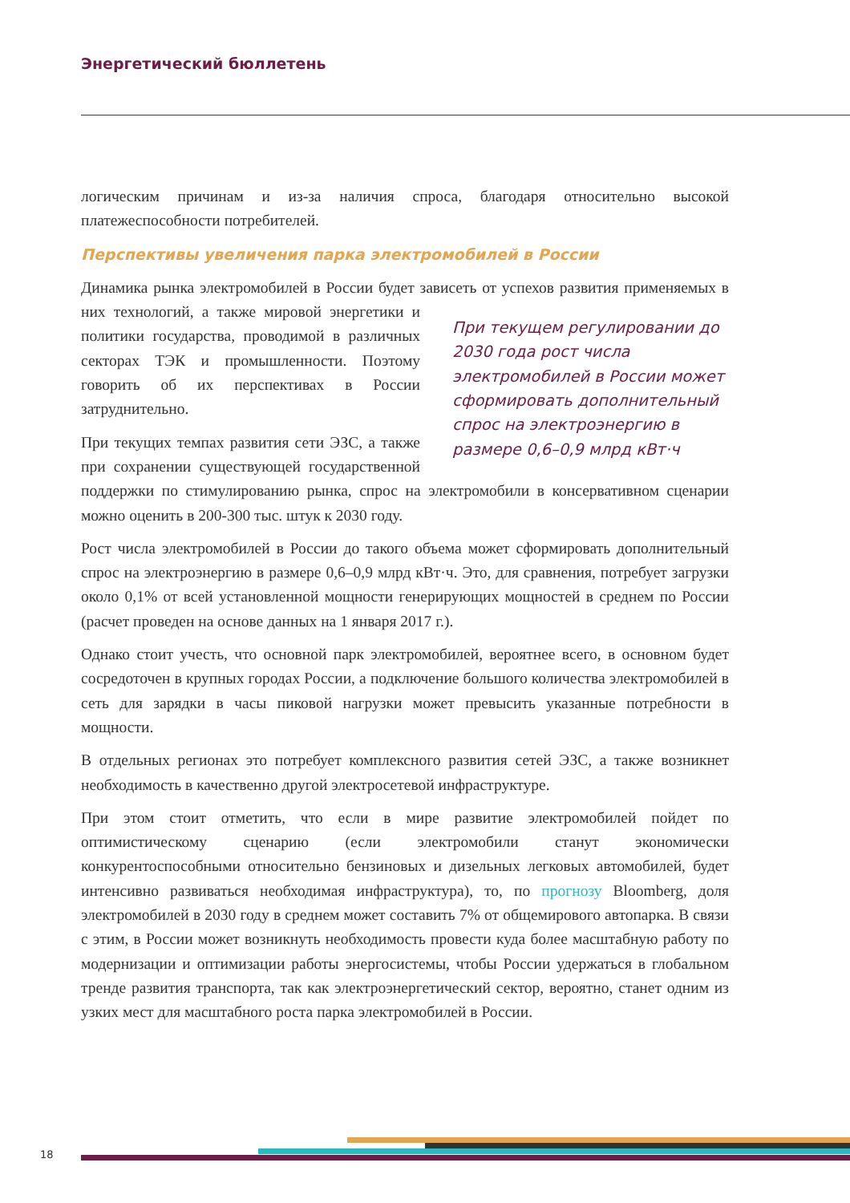Энергетический бюллетень
логическим причинам и из-за наличия спроса, благодаря относительно высокой платежеспособности потребителей.
Перспективы увеличения парка электромобилей в России
Динамика рынка электромобилей в России будет зависеть от успехов развития применяемых в них технологий, При текущем регулировании до 2030 года рост числа электромобилей в России может сформировать дополнительный спрос на электроэнергию в размере 0,6–0,9 млрд кВт·ч а также мировой энергетики и политики государства, проводимой в различных секторах ТЭК и промышленности. Поэтому говорить об их перспективах в России затруднительно.
При текущих темпах развития сети ЭЗС, а также при сохранении существующей государственной поддержки по стимулированию рынка, спрос на электромобили в консервативном сценарии можно оценить в 200-300 тыс. штук к 2030 году.
Рост числа электромобилей в России до такого объема может сформировать дополнительный спрос на электроэнергию в размере 0,6–0,9 млрд кВт·ч. Это, для сравнения, потребует загрузки около 0,1% от всей установленной мощности генерирующих мощностей в среднем по России (расчет проведен на основе данных на 1 января 2017 г.).
Однако стоит учесть, что основной парк электромобилей, вероятнее всего, в основном будет сосредоточен в крупных городах России, а подключение большого количества электромобилей в сеть для зарядки в часы пиковой нагрузки может превысить указанные потребности в мощности.
В отдельных регионах это потребует комплексного развития сетей ЭЗС, а также возникнет необходимость в качественно другой электросетевой инфраструктуре.
При этом стоит отметить, что если в мире развитие электромобилей пойдет по оптимистическому сценарию (если электромобили станут экономически конкурентоспособными относительно бензиновых и дизельных легковых автомобилей, будет интенсивно развиваться необходимая инфраструктура), то, по прогнозу Bloomberg, доля электромобилей в 2030 году в среднем может составить 7% от общемирового автопарка. В связи с этим, в России может возникнуть необходимость провести куда более масштабную работу по модернизации и оптимизации работы энергосистемы, чтобы России удержаться в глобальном тренде развития транспорта, так как электроэнергетический сектор, вероятно, станет одним из узких мест для масштабного роста парка электромобилей в России.
18